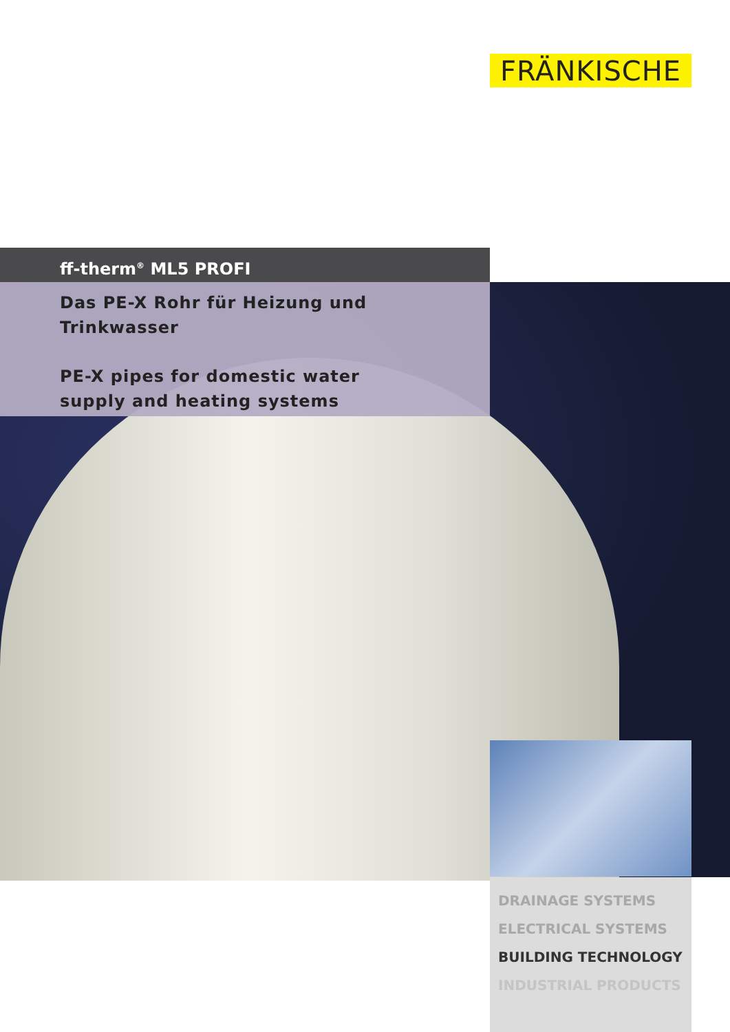FRÄNKISCHE
ff-therm<sup>®</sup> ML5 PROFI
Das PE-X Rohr für Heizung und Trinkwasser
PE-X pipes for domestic water supply and heating systems
DRAINAGE SYSTEMS
ELECTRICAL SYSTEMS
BUILDING TECHNOLOGY
INDUSTRIAL PRODUCTS